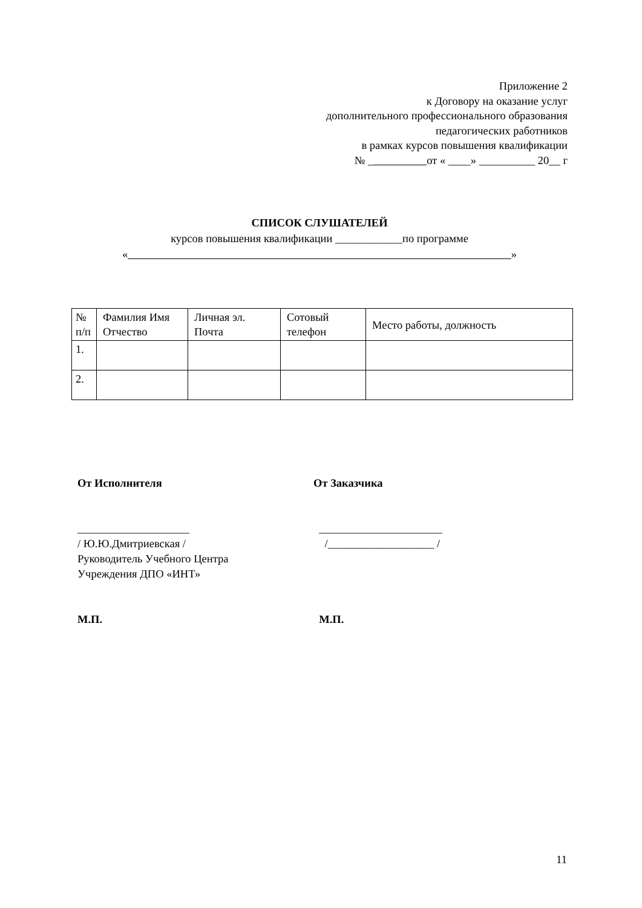Приложение 2
к Договору на оказание услуг
дополнительного профессионального образования
педагогических работников
в рамках курсов повышения квалификации
№ _ от « ____» __________ 20__ г
СПИСОК СЛУШАТЕЛЕЙ
курсов повышения квалификации ____________по программе
« »
| № п/п | Фамилия Имя Отчество | Личная эл. Почта | Сотовый телефон | Место работы, должность |
| --- | --- | --- | --- | --- |
| 1. | | | | |
| 2. | | | | |
От Исполнителя
____________________
/ Ю.Ю.Дмитриевская /
Руководитель Учебного Центра
Учреждения ДПО «ИНТ»
М.П.
От Заказчика
______________________
/___________________ /
М.П.
11